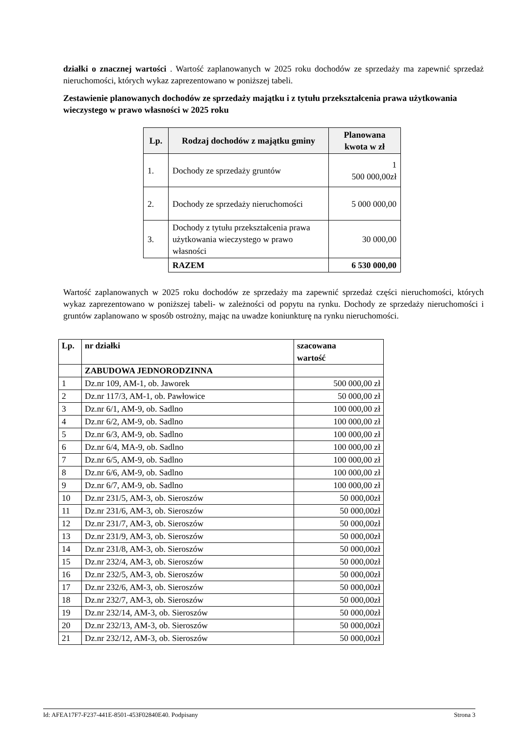działki o znacznej wartości . Wartość zaplanowanych w 2025 roku dochodów ze sprzedaży ma zapewnić sprzedaż nieruchomości, których wykaz zaprezentowano w poniższej tabeli.
Zestawienie planowanych dochodów ze sprzedaży majątku i z tytułu przekształcenia prawa użytkowania wieczystego w prawo własności w 2025 roku
| Lp. | Rodzaj dochodów z majątku gminy | Planowana kwota w zł |
| --- | --- | --- |
| 1. | Dochody ze sprzedaży gruntów | 1 500 000,00zł |
| 2. | Dochody ze sprzedaży nieruchomości | 5 000 000,00 |
| 3. | Dochody z tytułu przekształcenia prawa użytkowania wieczystego w prawo własności | 30 000,00 |
| | RAZEM | 6 530 000,00 |
Wartość zaplanowanych w 2025 roku dochodów ze sprzedaży ma zapewnić sprzedaż części nieruchomości, których wykaz zaprezentowano w poniższej tabeli- w zależności od popytu na rynku. Dochody ze sprzedaży nieruchomości i gruntów zaplanowano w sposób ostrożny, mając na uwadze koniunkturę na rynku nieruchomości.
| Lp. | nr działki | szacowana wartość |
| --- | --- | --- |
| | ZABUDOWA JEDNORODZINNA | |
| 1 | Dz.nr 109, AM-1, ob. Jaworek | 500 000,00 zł |
| 2 | Dz.nr 117/3, AM-1, ob. Pawłowice | 50 000,00 zł |
| 3 | Dz.nr 6/1, AM-9, ob. Sadlno | 100 000,00 zł |
| 4 | Dz.nr 6/2, AM-9, ob. Sadlno | 100 000,00 zł |
| 5 | Dz.nr 6/3, AM-9, ob. Sadlno | 100 000,00 zł |
| 6 | Dz.nr 6/4, MA-9, ob. Sadlno | 100 000,00 zł |
| 7 | Dz.nr 6/5, AM-9, ob. Sadlno | 100 000,00 zł |
| 8 | Dz.nr 6/6, AM-9, ob. Sadlno | 100 000,00 zł |
| 9 | Dz.nr 6/7, AM-9, ob. Sadlno | 100 000,00 zł |
| 10 | Dz.nr 231/5, AM-3, ob. Sieroszów | 50 000,00zł |
| 11 | Dz.nr 231/6, AM-3, ob. Sieroszów | 50 000,00zł |
| 12 | Dz.nr 231/7, AM-3, ob. Sieroszów | 50 000,00zł |
| 13 | Dz.nr 231/9, AM-3, ob. Sieroszów | 50 000,00zł |
| 14 | Dz.nr 231/8, AM-3, ob. Sieroszów | 50 000,00zł |
| 15 | Dz.nr 232/4, AM-3, ob. Sieroszów | 50 000,00zł |
| 16 | Dz.nr 232/5, AM-3, ob. Sieroszów | 50 000,00zł |
| 17 | Dz.nr 232/6, AM-3, ob. Sieroszów | 50 000,00zł |
| 18 | Dz.nr 232/7, AM-3, ob. Sieroszów | 50 000,00zł |
| 19 | Dz.nr 232/14, AM-3, ob. Sieroszów | 50 000,00zł |
| 20 | Dz.nr 232/13, AM-3, ob. Sieroszów | 50 000,00zł |
| 21 | Dz.nr 232/12, AM-3, ob. Sieroszów | 50 000,00zł |
Id: AFEA17F7-F237-441E-8501-453F02840E40. Podpisany Strona 3